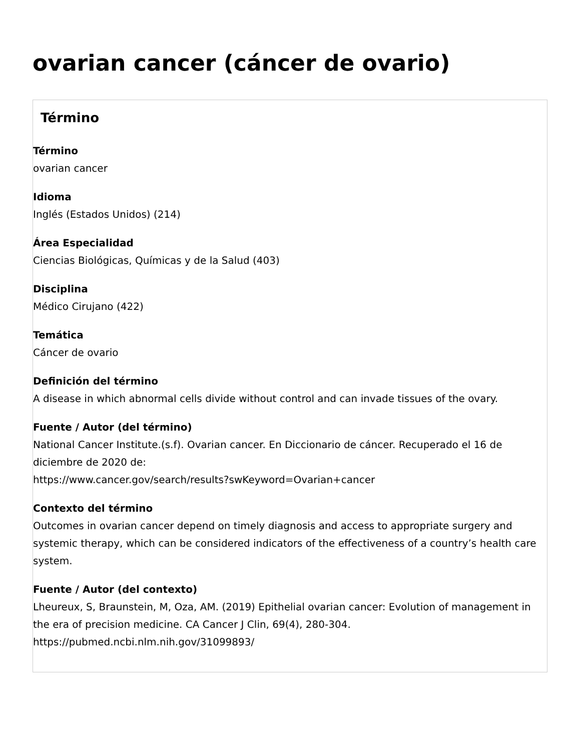ovarian cancer (cáncer de ovario)
Término
Término
ovarian cancer
Idioma
Inglés (Estados Unidos) (214)
Área Especialidad
Ciencias Biológicas, Químicas y de la Salud (403)
Disciplina
Médico Cirujano (422)
Temática
Cáncer de ovario
Definición del término
A disease in which abnormal cells divide without control and can invade tissues of the ovary.
Fuente / Autor (del término)
National Cancer Institute.(s.f). Ovarian cancer. En Diccionario de cáncer. Recuperado el 16 de diciembre de 2020 de:
https://www.cancer.gov/search/results?swKeyword=Ovarian+cancer
Contexto del término
Outcomes in ovarian cancer depend on timely diagnosis and access to appropriate surgery and systemic therapy, which can be considered indicators of the effectiveness of a country’s health care system.
Fuente / Autor (del contexto)
Lheureux, S, Braunstein, M, Oza, AM. (2019) Epithelial ovarian cancer: Evolution of management in the era of precision medicine. CA Cancer J Clin, 69(4), 280-304.
https://pubmed.ncbi.nlm.nih.gov/31099893/